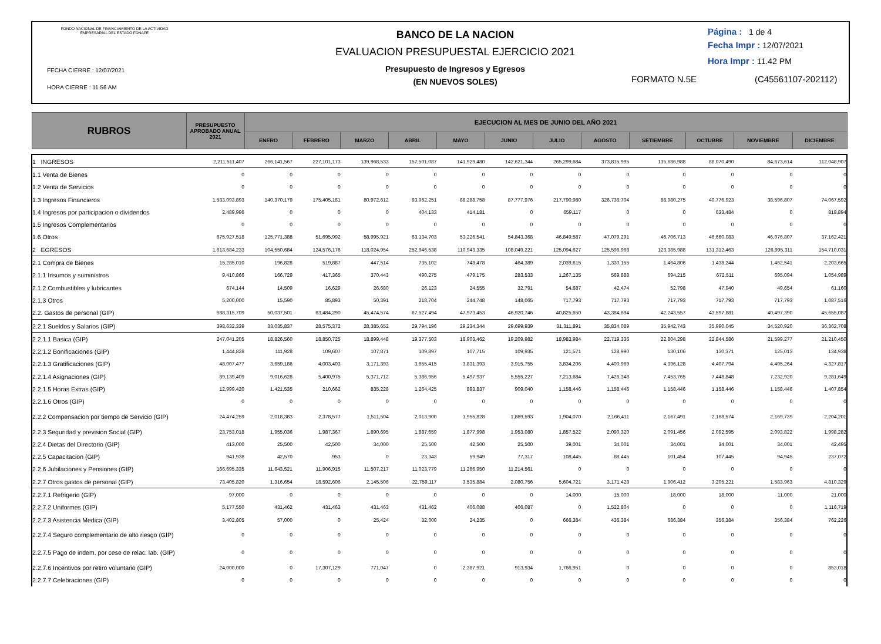FONDO NACIONAL DE FINANCIAMIENTO DE LA ACTIVIDAD EMPRESARIAL DEL ESTADO FONAFE
FECHA CIERRE : 12/07/2021
HORA CIERRE : 11.56 AM
BANCO DE LA NACION
EVALUACION PRESUPUESTAL EJERCICIO 2021
Presupuesto de Ingresos y Egresos
(EN NUEVOS SOLES)
Página : 1 de 4
Fecha Impr : 12/07/2021
Hora Impr : 11.42 PM
FORMATO N.5E (C45561107-202112)
| RUBROS | PRESUPUESTO APROBADO ANUAL 2021 | EJECUCION AL MES DE JUNIO DEL AÑO 2021 | | | | | | | | | | | |
| --- | --- | --- | --- | --- | --- | --- | --- | --- | --- | --- | --- | --- | --- |
| | | ENERO | FEBRERO | MARZO | ABRIL | MAYO | JUNIO | JULIO | AGOSTO | SETIEMBRE | OCTUBRE | NOVIEMBRE | DICIEMBRE |
| 1 INGRESOS | 2,211,511,407 | 266,141,567 | 227,101,173 | 139,968,533 | 157,501,087 | 141,929,480 | 142,621,344 | 265,299,684 | 373,815,995 | 135,686,988 | 88,070,490 | 84,673,614 | 112,048,907 |
| 1.1 Venta de Bienes | 0 | 0 | 0 | 0 | 0 | 0 | 0 | 0 | 0 | 0 | 0 | 0 | 0 |
| 1.2 Venta de Servicios | 0 | 0 | 0 | 0 | 0 | 0 | 0 | 0 | 0 | 0 | 0 | 0 | 0 |
| 1.3 Ingresos Financieros | 1,533,093,893 | 140,370,179 | 175,405,181 | 80,972,612 | 93,962,251 | 88,288,758 | 87,777,976 | 217,790,980 | 326,736,704 | 88,980,275 | 40,776,923 | 38,596,807 | 74,067,592 |
| 1.4 Ingresos por participacion o dividendos | 2,489,996 | 0 | 0 | 0 | 404,133 | 414,181 | 0 | 659,117 | 0 | 0 | 633,484 | 0 | 818,894 |
| 1.5 Ingresos Complementarios | 0 | 0 | 0 | 0 | 0 | 0 | 0 | 0 | 0 | 0 | 0 | 0 | 0 |
| 1.6 Otros | 675,927,518 | 125,771,388 | 51,695,992 | 58,995,921 | 63,134,703 | 53,226,541 | 54,843,368 | 46,849,587 | 47,079,291 | 46,706,713 | 46,660,083 | 46,076,807 | 37,162,421 |
| 2 EGRESOS | 1,613,684,233 | 104,550,684 | 124,576,176 | 118,024,954 | 252,946,538 | 110,943,335 | 108,049,221 | 125,094,627 | 125,596,968 | 123,385,988 | 131,312,463 | 126,995,311 | 154,710,031 |
| 2.1 Compra de Bienes | 15,285,010 | 196,828 | 519,887 | 447,514 | 735,102 | 748,478 | 464,389 | 2,039,615 | 1,330,155 | 1,464,806 | 1,438,244 | 1,462,541 | 2,203,665 |
| 2.1.1 Insumos y suministros | 9,410,866 | 166,729 | 417,365 | 370,443 | 490,275 | 479,175 | 283,533 | 1,267,135 | 569,888 | 694,215 | 672,511 | 695,094 | 1,054,989 |
| 2.1.2 Combustibles y lubricantes | 674,144 | 14,509 | 16,629 | 26,680 | 26,123 | 24,555 | 32,791 | 54,687 | 42,474 | 52,798 | 47,940 | 49,654 | 61,160 |
| 2.1.3 Otros | 5,200,000 | 15,590 | 85,893 | 50,391 | 218,704 | 244,748 | 148,065 | 717,793 | 717,793 | 717,793 | 717,793 | 717,793 | 1,087,516 |
| 2.2. Gastos de personal (GIP) | 688,315,709 | 50,037,501 | 63,484,290 | 45,474,574 | 67,527,494 | 47,973,453 | 46,920,746 | 40,825,650 | 43,384,694 | 42,243,557 | 43,597,881 | 40,497,390 | 45,655,087 |
| 2.2.1 Sueldos y Salarios (GIP) | 398,632,339 | 33,035,837 | 28,575,372 | 28,385,652 | 29,794,196 | 29,234,344 | 29,699,939 | 31,311,891 | 35,834,089 | 35,942,743 | 35,990,045 | 34,520,920 | 36,362,708 |
| 2.2.1.1 Basica (GIP) | 247,041,205 | 18,826,560 | 18,850,725 | 18,899,448 | 19,377,503 | 18,903,462 | 19,209,982 | 18,983,984 | 22,719,336 | 22,804,298 | 22,844,586 | 21,599,277 | 21,210,450 |
| 2.2.1.2 Bonificaciones (GIP) | 1,444,828 | 111,928 | 109,607 | 107,871 | 109,897 | 107,715 | 109,935 | 121,571 | 128,990 | 130,106 | 130,371 | 125,013 | 134,938 |
| 2.2.1.3 Gratificaciones (GIP) | 48,007,477 | 3,659,186 | 4,003,403 | 3,171,393 | 3,655,415 | 3,831,393 | 3,915,755 | 3,834,206 | 4,400,969 | 4,396,128 | 4,407,794 | 4,405,264 | 4,327,817 |
| 2.2.1.4 Asignaciones (GIP) | 89,139,409 | 9,016,628 | 5,400,975 | 5,371,712 | 5,386,956 | 5,497,937 | 5,555,227 | 7,213,684 | 7,426,348 | 7,453,765 | 7,448,848 | 7,232,920 | 9,281,649 |
| 2.2.1.5 Horas Extras (GIP) | 12,999,420 | 1,421,535 | 210,662 | 835,228 | 1,264,425 | 893,837 | 909,040 | 1,158,446 | 1,158,446 | 1,158,446 | 1,158,446 | 1,158,446 | 1,407,854 |
| 2.2.1.6 Otros (GIP) | 0 | 0 | 0 | 0 | 0 | 0 | 0 | 0 | 0 | 0 | 0 | 0 | 0 |
| 2.2.2 Compensacion por tiempo de Servicio (GIP) | 24,474,259 | 2,018,383 | 2,378,577 | 1,511,504 | 2,013,900 | 1,955,828 | 1,869,593 | 1,904,070 | 2,166,411 | 2,167,491 | 2,168,574 | 2,169,739 | 2,204,201 |
| 2.2.3 Seguridad y prevision Social (GIP) | 23,753,018 | 1,955,036 | 1,987,367 | 1,890,695 | 1,887,659 | 1,877,998 | 1,953,080 | 1,857,522 | 2,090,320 | 2,091,456 | 2,092,595 | 2,093,822 | 1,998,282 |
| 2.2.4 Dietas del Directorio (GIP) | 413,000 | 25,500 | 42,500 | 34,000 | 25,500 | 42,500 | 25,500 | 39,001 | 34,001 | 34,001 | 34,001 | 34,001 | 42,495 |
| 2.2.5 Capacitacion (GIP) | 941,938 | 42,570 | 953 | 0 | 23,343 | 59,949 | 77,317 | 108,445 | 88,445 | 101,454 | 107,445 | 94,945 | 237,072 |
| 2.2.6 Jubilaciones y Pensiones (GIP) | 166,695,335 | 11,643,521 | 11,906,915 | 11,507,217 | 11,023,779 | 11,266,950 | 11,214,561 | 0 | 0 | 0 | 0 | 0 | 0 |
| 2.2.7 Otros gastos de personal (GIP) | 73,405,820 | 1,316,654 | 18,592,606 | 2,145,506 | 22,759,117 | 3,535,884 | 2,080,756 | 5,604,721 | 3,171,428 | 1,906,412 | 3,205,221 | 1,583,963 | 4,810,329 |
| 2.2.7.1 Refrigerio (GIP) | 97,000 | 0 | 0 | 0 | 0 | 0 | 0 | 14,000 | 15,000 | 18,000 | 18,000 | 11,000 | 21,000 |
| 2.2.7.2 Uniformes (GIP) | 5,177,550 | 431,462 | 431,463 | 431,463 | 431,462 | 406,088 | 406,087 | 0 | 1,522,804 | 0 | 0 | 0 | 1,116,719 |
| 2.2.7.3 Asistencia Medica (GIP) | 3,402,805 | 57,000 | 0 | 25,424 | 32,000 | 24,235 | 0 | 666,384 | 436,384 | 686,384 | 356,384 | 356,384 | 762,226 |
| 2.2.7.4 Seguro complementario de alto riesgo (GIP) | 0 | 0 | 0 | 0 | 0 | 0 | 0 | 0 | 0 | 0 | 0 | 0 | 0 |
| 2.2.7.5 Pago de indem. por cese de relac. lab. (GIP) | 0 | 0 | 0 | 0 | 0 | 0 | 0 | 0 | 0 | 0 | 0 | 0 | 0 |
| 2.2.7.6 Incentivos por retiro voluntario (GIP) | 24,000,000 | 0 | 17,307,129 | 771,047 | 0 | 2,387,921 | 913,934 | 1,766,951 | 0 | 0 | 0 | 0 | 853,018 |
| 2.2.7.7 Celebraciones (GIP) | 0 | 0 | 0 | 0 | 0 | 0 | 0 | 0 | 0 | 0 | 0 | 0 | 0 |